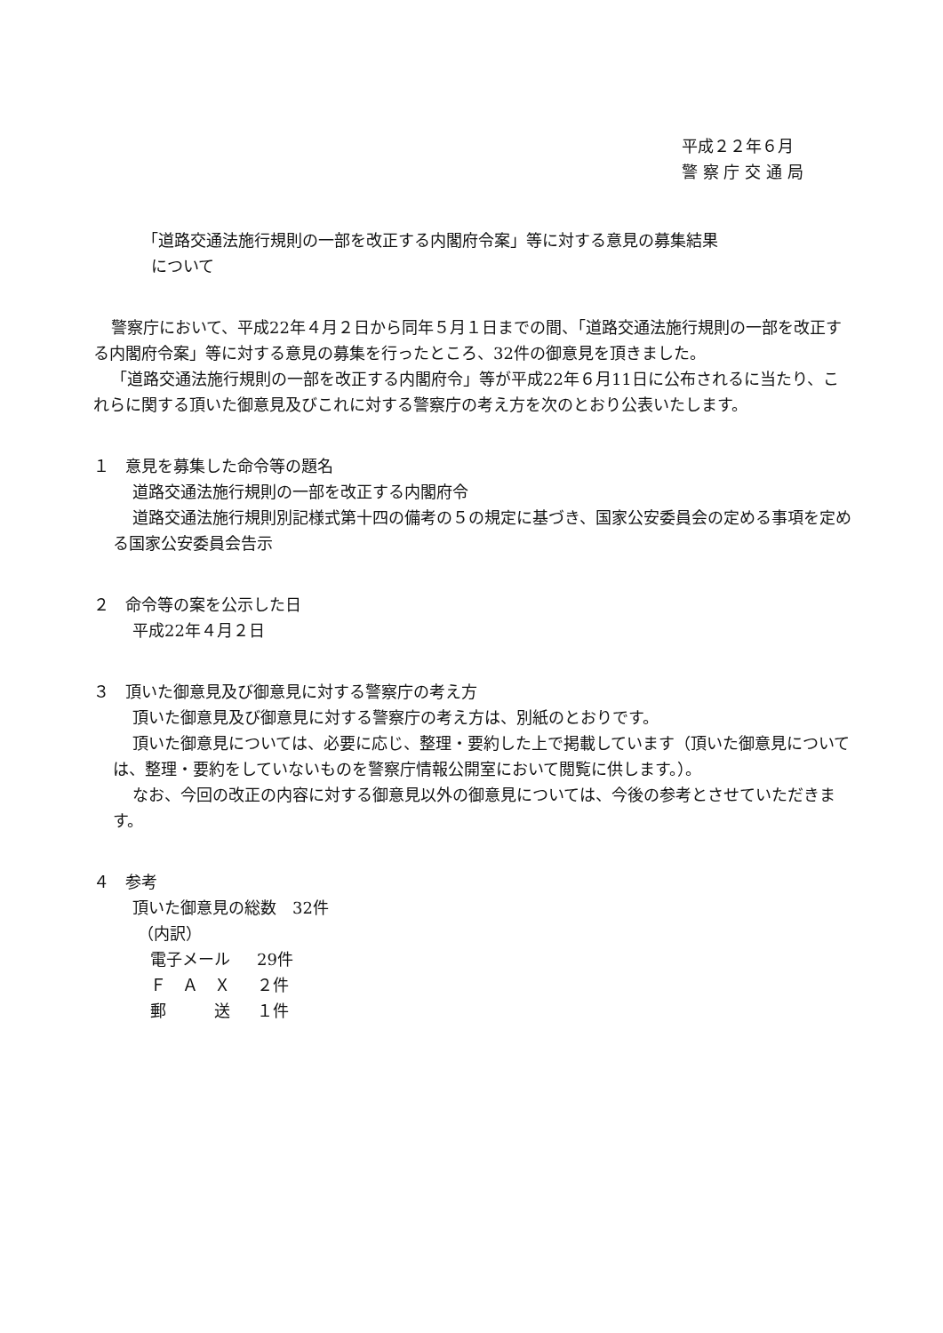平成２２年６月
警 察 庁 交 通 局
「道路交通法施行規則の一部を改正する内閣府令案」等に対する意見の募集結果
について
警察庁において、平成22年４月２日から同年５月１日までの間、「道路交通法施行規則の一部を改正する内閣府令案」等に対する意見の募集を行ったところ、32件の御意見を頂きました。
「道路交通法施行規則の一部を改正する内閣府令」等が平成22年６月11日に公布されるに当たり、これらに関する頂いた御意見及びこれに対する警察庁の考え方を次のとおり公表いたします。
１　意見を募集した命令等の題名
道路交通法施行規則の一部を改正する内閣府令
道路交通法施行規則別記様式第十四の備考の５の規定に基づき、国家公安委員会の定める事項を定める国家公安委員会告示
２　命令等の案を公示した日
平成22年４月２日
３　頂いた御意見及び御意見に対する警察庁の考え方
頂いた御意見及び御意見に対する警察庁の考え方は、別紙のとおりです。
頂いた御意見については、必要に応じ、整理・要約した上で掲載しています（頂いた御意見については、整理・要約をしていないものを警察庁情報公開室において閲覧に供します。）。
なお、今回の改正の内容に対する御意見以外の御意見については、今後の参考とさせていただきます。
４　参考
頂いた御意見の総数　32件
（内訳）
| 電子メール | 29件 |
| Ｆ Ａ Ｘ | ２件 |
| 郵 送 | １件 |